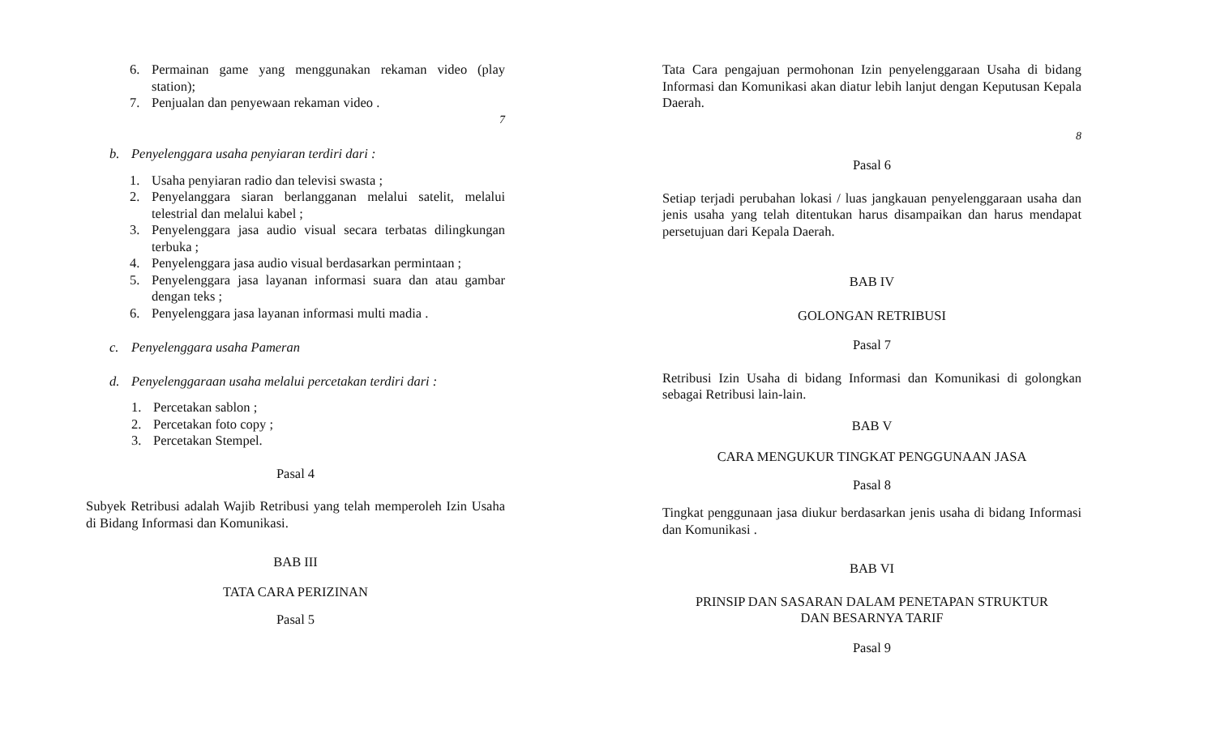6. Permainan game yang menggunakan rekaman video (play station);
7. Penjualan dan penyewaan rekaman video .
7
b. Penyelenggara usaha penyiaran terdiri dari :
1. Usaha penyiaran radio dan televisi swasta ;
2. Penyelanggara siaran berlangganan melalui satelit, melalui telestrial dan melalui kabel ;
3. Penyelenggara jasa audio visual secara terbatas dilingkungan terbuka ;
4. Penyelenggara jasa audio visual berdasarkan permintaan ;
5. Penyelenggara jasa layanan informasi suara dan atau gambar dengan teks ;
6. Penyelenggara jasa layanan informasi multi madia .
c. Penyelenggara usaha Pameran
d. Penyelenggaraan usaha melalui percetakan terdiri dari :
1. Percetakan sablon ;
2. Percetakan foto copy ;
3. Percetakan Stempel.
Pasal 4
Subyek Retribusi adalah Wajib Retribusi yang telah memperoleh Izin Usaha di Bidang Informasi dan Komunikasi.
BAB III
TATA CARA PERIZINAN
Pasal 5
Tata Cara pengajuan permohonan Izin penyelenggaraan Usaha di bidang Informasi dan Komunikasi akan diatur lebih lanjut dengan Keputusan Kepala Daerah.
8
Pasal 6
Setiap terjadi perubahan lokasi / luas jangkauan penyelenggaraan usaha dan jenis usaha yang telah ditentukan harus disampaikan dan harus mendapat persetujuan dari Kepala Daerah.
BAB IV
GOLONGAN RETRIBUSI
Pasal 7
Retribusi Izin Usaha di bidang Informasi dan Komunikasi di golongkan sebagai Retribusi lain-lain.
BAB V
CARA MENGUKUR TINGKAT PENGGUNAAN JASA
Pasal 8
Tingkat penggunaan jasa diukur berdasarkan jenis usaha di bidang Informasi dan Komunikasi .
BAB VI
PRINSIP DAN SASARAN DALAM PENETAPAN STRUKTUR
DAN BESARNYA TARIF
Pasal 9